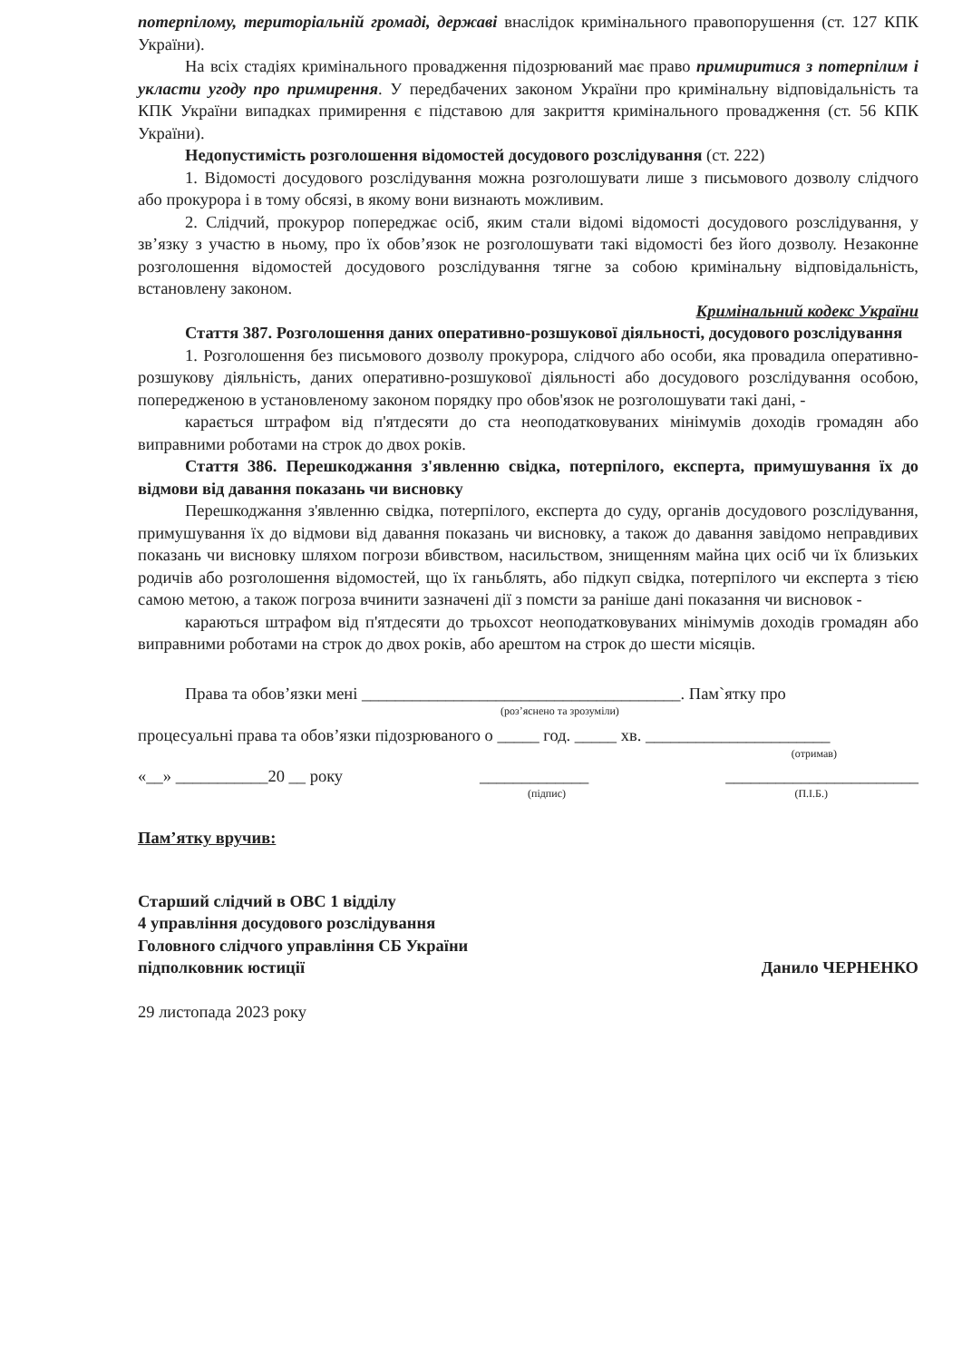потерпілому, територіальній громаді, державі внаслідок кримінального правопорушення (ст. 127 КПК України).
На всіх стадіях кримінального провадження підозрюваний має право примиритися з потерпілим і укласти угоду про примирення. У передбачених законом України про кримінальну відповідальність та КПК України випадках примирення є підставою для закриття кримінального провадження (ст. 56 КПК України).
Недопустимість розголошення відомостей досудового розслідування (ст. 222)
1. Відомості досудового розслідування можна розголошувати лише з письмового дозволу слідчого або прокурора і в тому обсязі, в якому вони визнають можливим.
2. Слідчий, прокурор попереджає осіб, яким стали відомі відомості досудового розслідування, у зв’язку з участю в ньому, про їх обов’язок не розголошувати такі відомості без його дозволу. Незаконне розголошення відомостей досудового розслідування тягне за собою кримінальну відповідальність, встановлену законом.
Кримінальний кодекс України
Стаття 387. Розголошення даних оперативно-розшукової діяльності, досудового розслідування
1. Розголошення без письмового дозволу прокурора, слідчого або особи, яка провадила оперативно-розшукову діяльність, даних оперативно-розшукової діяльності або досудового розслідування особою, попередженою в установленому законом порядку про обов'язок не розголошувати такі дані, -
карається штрафом від п'ятдесяти до ста неоподатковуваних мінімумів доходів громадян або виправними роботами на строк до двох років.
Стаття 386. Перешкоджання з'явленню свідка, потерпілого, експерта, примушування їх до відмови від давання показань чи висновку
Перешкоджання з'явленню свідка, потерпілого, експерта до суду, органів досудового розслідування, примушування їх до відмови від давання показань чи висновку, а також до давання завідомо неправдивих показань чи висновку шляхом погрози вбивством, насильством, знищенням майна цих осіб чи їх близьких родичів або розголошення відомостей, що їх ганьблять, або підкуп свідка, потерпілого чи експерта з тією самою метою, а також погроза вчинити зазначені дії з помсти за раніше дані показання чи висновок -
караються штрафом від п'ятдесяти до трьохсот неоподатковуваних мінімумів доходів громадян або виправними роботами на строк до двох років, або арештом на строк до шести місяців.
Права та обов’язки мені ______________________________________. Пам`ятку про
(роз’яснено та зрозуміли)
процесуальні права та обов’язки підозрюваного о _____ год. _____ хв. ______________________
(отримав)
«__» ___________20 __ року _____________ _______________________
(підпис) (П.І.Б.)
Пам’ятку вручив:
Старший слідчий в ОВС 1 відділу
4 управління досудового розслідування
Головного слідчого управління СБ України
підполковник юстиції
Данило ЧЕРНЕНКО
29 листопада 2023 року